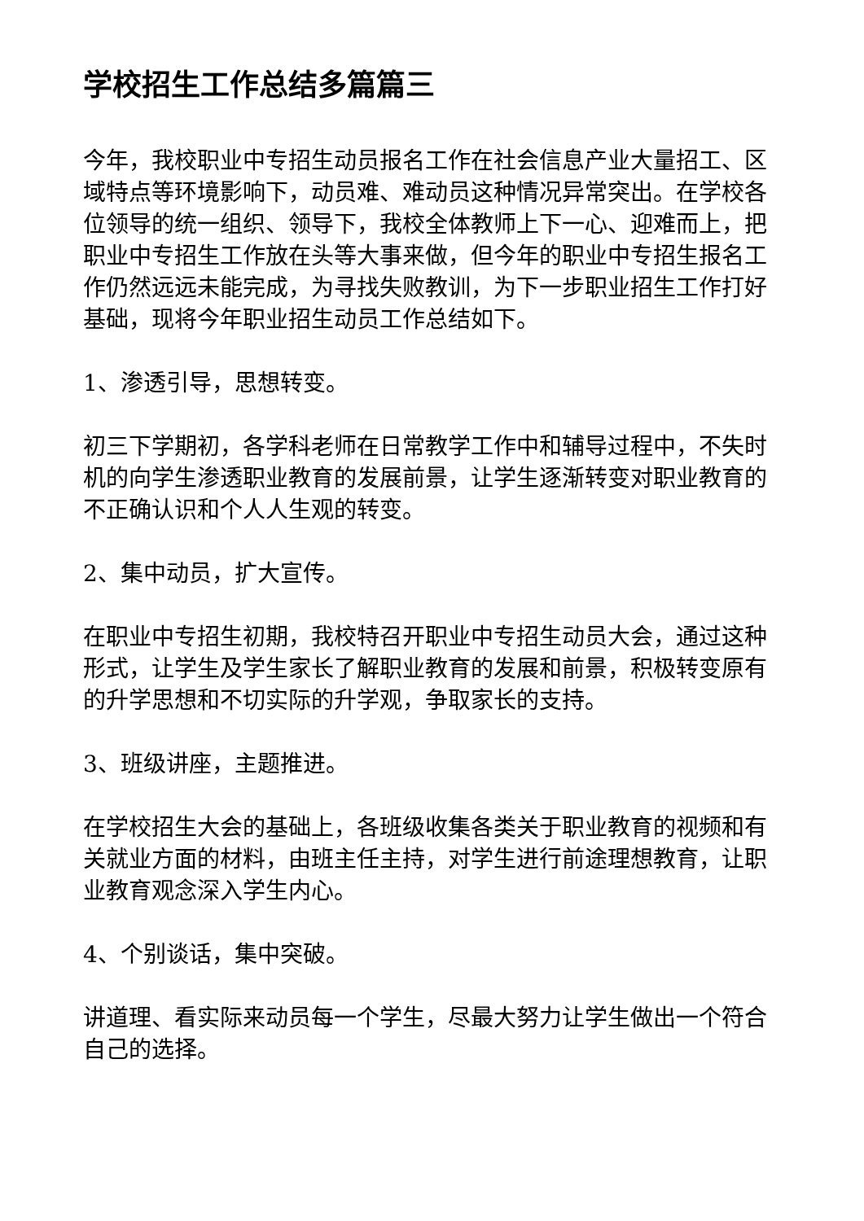学校招生工作总结多篇篇三
今年，我校职业中专招生动员报名工作在社会信息产业大量招工、区域特点等环境影响下，动员难、难动员这种情况异常突出。在学校各位领导的统一组织、领导下，我校全体教师上下一心、迎难而上，把职业中专招生工作放在头等大事来做，但今年的职业中专招生报名工作仍然远远未能完成，为寻找失败教训，为下一步职业招生工作打好基础，现将今年职业招生动员工作总结如下。
1、渗透引导，思想转变。
初三下学期初，各学科老师在日常教学工作中和辅导过程中，不失时机的向学生渗透职业教育的发展前景，让学生逐渐转变对职业教育的不正确认识和个人人生观的转变。
2、集中动员，扩大宣传。
在职业中专招生初期，我校特召开职业中专招生动员大会，通过这种形式，让学生及学生家长了解职业教育的发展和前景，积极转变原有的升学思想和不切实际的升学观，争取家长的支持。
3、班级讲座，主题推进。
在学校招生大会的基础上，各班级收集各类关于职业教育的视频和有关就业方面的材料，由班主任主持，对学生进行前途理想教育，让职业教育观念深入学生内心。
4、个别谈话，集中突破。
讲道理、看实际来动员每一个学生，尽最大努力让学生做出一个符合自己的选择。